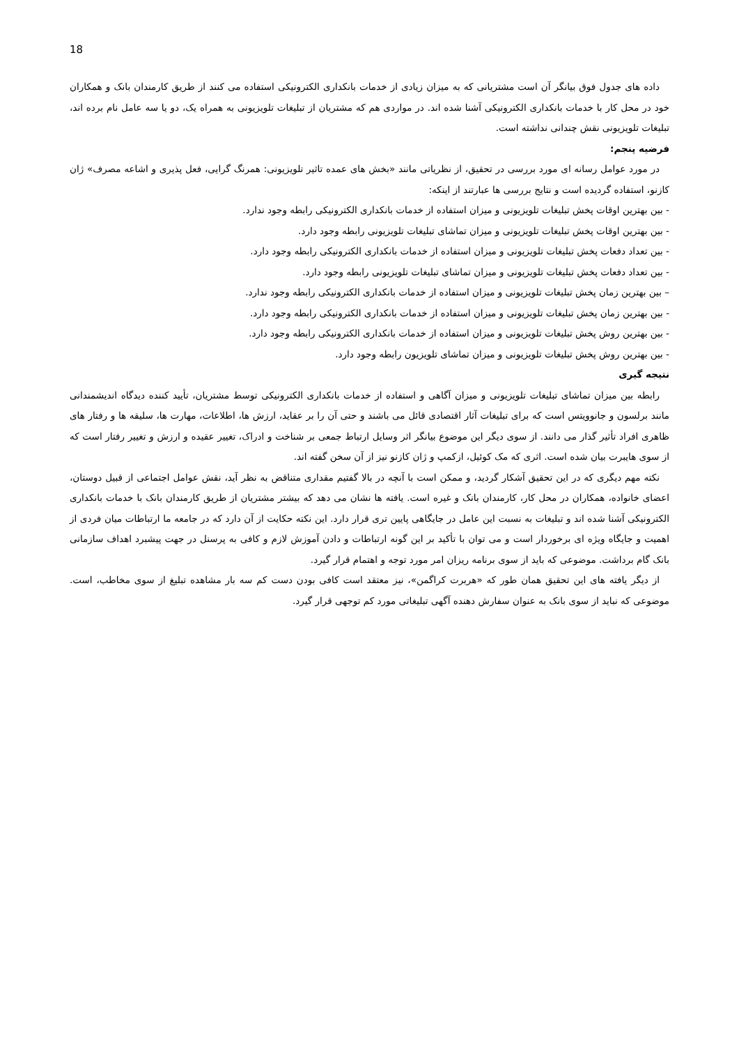18
داده های جدول فوق بیانگر آن است مشتریانی که به میزان زیادی از خدمات بانکداری الکترونیکی استفاده می کنند از طریق کارمندان بانک و همکاران خود در محل کار با خدمات بانکداری الکترونیکی آشنا شده اند. در مواردی هم که مشتریان از تبلیغات تلویزیونی به همراه یک، دو یا سه عامل نام برده اند، تبلیغات تلویزیونی نقش چندانی نداشته است.
فرضیه پنجم:
در مورد عوامل رسانه ای مورد بررسی در تحقیق، از نظریاتی مانند «بخش های عمده تاثیر تلویزیونی: همرنگ گرایی، فعل پذیری و اشاعه مصرف» ژان کازنو، استفاده گردیده است و نتایج بررسی ها عبارتند از اینکه:
- بین بهترین اوقات پخش تبلیغات تلویزیونی و میزان استفاده از خدمات بانکداری الکترونیکی رابطه وجود ندارد.
- بین بهترین اوقات پخش تبلیغات تلویزیونی و میزان تماشای تبلیغات تلویزیونی رابطه وجود دارد.
- بین تعداد دفعات پخش تبلیغات تلویزیونی و میزان استفاده از خدمات بانکداری الکترونیکی رابطه وجود دارد.
- بین تعداد دفعات پخش تبلیغات تلویزیونی و میزان تماشای تبلیغات تلویزیونی رابطه وجود دارد.
– بین بهترین زمان پخش تبلیغات تلویزیونی و میزان استفاده از خدمات بانکداری الکترونیکی رابطه وجود ندارد.
- بین بهترین زمان پخش تبلیغات تلویزیونی و میزان استفاده از خدمات بانکداری الکترونیکی رابطه وجود دارد.
- بین بهترین روش پخش تبلیغات تلویزیونی و میزان استفاده از خدمات بانکداری الکترونیکی رابطه وجود دارد.
- بین بهترین روش پخش تبلیغات تلویزیونی و میزان تماشای تلویزیون رابطه وجود دارد.
نتیجه گیری
رابطه بین میزان تماشای تبلیغات تلویزیونی و میزان آگاهی و استفاده از خدمات بانکداری الکترونیکی توسط مشتریان، تأیید کننده دیدگاه اندیشمندانی مانند برلسون و جانوویتس است که برای تبلیغات آثار اقتصادی قائل می باشند و حتی آن را بر عقاید، ارزش ها، اطلاعات، مهارت ها، سلیقه ها و رفتار های ظاهری افراد تأثیر گذار می دانند. از سوی دیگر این موضوع بیانگر اثر وسایل ارتباط جمعی بر شناخت و ادراک، تغییر عقیده و ارزش و تغییر رفتار است که از سوی هایبرت بیان شده است. اثری که مک کوئیل، ازکمپ و ژان کازنو نیز از آن سخن گفته اند.
نکته مهم دیگری که در این تحقیق آشکار گردید، و ممکن است با آنچه در بالا گفتیم مقداری متناقض به نظر آید، نقش عوامل اجتماعی از قبیل دوستان، اعضای خانواده، همکاران در محل کار، کارمندان بانک و غیره است. یافته ها نشان می دهد که بیشتر مشتریان از طریق کارمندان بانک با خدمات بانکداری الکترونیکی آشنا شده اند و تبلیغات به نسبت این عامل در جایگاهی پایین تری قرار دارد. این نکته حکایت از آن دارد که در جامعه ما ارتباطات میان فردی از اهمیت و جایگاه ویژه ای برخوردار است و می توان با تأکید بر این گونه ارتباطات و دادن آموزش لازم و کافی به پرسنل در جهت پیشبرد اهداف سازمانی بانک گام برداشت. موضوعی که باید از سوی برنامه ریزان امر مورد توجه و اهتمام قرار گیرد.
از دیگر یافته های این تحقیق همان طور که «هربرت کراگمن»، نیز معتقد است کافی بودن دست کم سه بار مشاهده تبلیغ از سوی مخاطب، است. موضوعی که نباید از سوی بانک به عنوان سفارش دهنده آگهی تبلیغاتی مورد کم توجهی قرار گیرد.